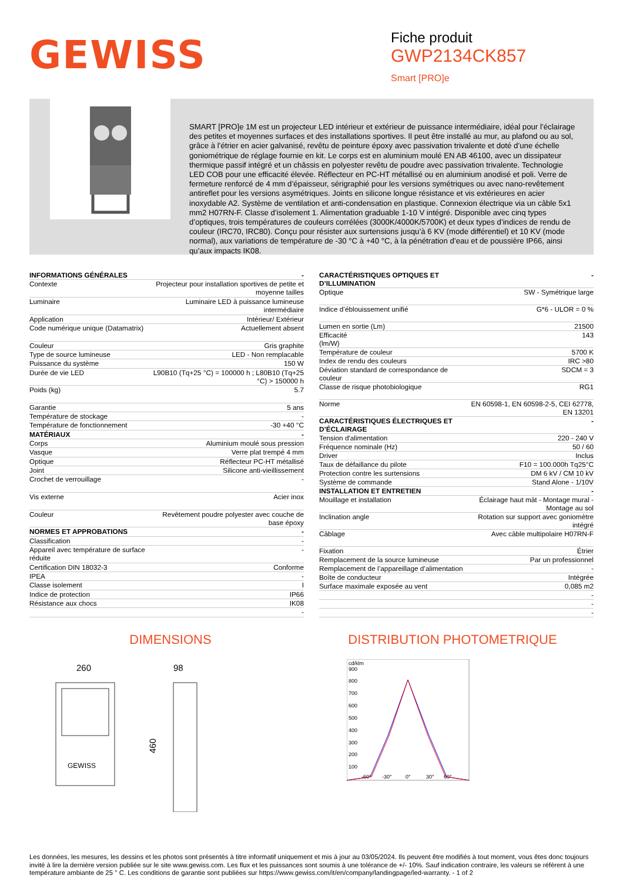GEWISS
Fiche produit
GWP2134CK857
Smart [PRO]e
SMART [PRO]e 1M est un projecteur LED intérieur et extérieur de puissance intermédiaire, idéal pour l’éclairage des petites et moyennes surfaces et des installations sportives. Il peut être installé au mur, au plafond ou au sol, grâce à l’étrier en acier galvanisé, revêtu de peinture époxy avec passivation trivalente et doté d’une échelle goniométrique de réglage fournie en kit. Le corps est en aluminium moulé EN AB 46100, avec un dissipateur thermique passif intégré et un châssis en polyester revêtu de poudre avec passivation trivalente. Technologie LED COB pour une efficacité élevée. Réflecteur en PC-HT métallisé ou en aluminium anodisé et poli. Verre de fermeture renforcé de 4 mm d’épaisseur, sérigraphié pour les versions symétriques ou avec nano-revêtement antireflet pour les versions asymétriques. Joints en silicone longue résistance et vis extérieures en acier inoxydable A2. Système de ventilation et anti-condensation en plastique. Connexion électrique via un câble 5x1 mm2 H07RN-F. Classe d’isolement 1. Alimentation graduable 1-10 V intégré. Disponible avec cinq types d’optiques, trois températures de couleurs corrélées (3000K/4000K/5700K) et deux types d’indices de rendu de couleur (IRC70, IRC80). Conçu pour résister aux surtensions jusqu’à 6 KV (mode différentiel) et 10 KV (mode normal), aux variations de température de -30 °C à +40 °C, à la pénétration d’eau et de poussière IP66, ainsi qu’aux impacts IK08.
| INFORMATIONS GÉNÉRALES | - |
| Contexte | Projecteur pour installation sportives de petite et moyenne tailles |
| Luminaire | Luminaire LED à puissance lumineuse intermédiaire |
| Application | Intérieur/ Extérieur |
| Code numérique unique (Datamatrix) | Actuellement absent |
| Couleur | Gris graphite |
| Type de source lumineuse | LED - Non remplacable |
| Puissance du système | 150 W |
| Durée de vie LED | L90B10 (Tq+25 °C) = 100000 h ; L80B10 (Tq+25 °C) > 150000 h |
| Poids (kg) | 5.7 |
| Garantie | 5 ans |
| Température de stockage | - |
| Température de fonctionnement | -30 +40 °C |
| MATÉRIAUX | - |
| Corps | Aluminium moulé sous pression |
| Vasque | Verre plat trempé 4 mm |
| Optique | Réflecteur PC-HT métallisé |
| Joint | Silicone anti-vieillissement |
| Crochet de verrouillage | - |
| Vis externe | Acier inox |
| Couleur | Revêtement poudre polyester avec couche de base époxy |
| NORMES ET APPROBATIONS | - |
| Classification | - |
| Appareil avec température de surface réduite | - |
| Certification DIN 18032-3 | Conforme |
| IPEA | - |
| Classe isolement | I |
| Indice de protection | IP66 |
| Résistance aux chocs | IK08 |
| | - |
| CARACTÉRISTIQUES OPTIQUES ET D’ILLUMINATION | - |
| Optique | SW - Symétrique large |
| Indice d’éblouissement unifié | G*6 - ULOR = 0 % |
| Lumen en sortie (Lm) | 21500 |
| Efficacité (lm/W) | 143 |
| Température de couleur | 5700 K |
| Index de rendu des couleurs | IRC >80 |
| Déviation standard de correspondance de couleur | SDCM = 3 |
| Classe de risque photobiologique | RG1 |
| Norme | EN 60598-1, EN 60598-2-5, CEI 62778, EN 13201 |
| CARACTÉRISTIQUES ÉLECTRIQUES ET D’ÉCLAIRAGE | - |
| Tension d'alimentation | 220 - 240 V |
| Fréquence nominale (Hz) | 50 / 60 |
| Driver | Inclus |
| Taux de défaillance du pilote | F10 = 100.000h Tq25°C |
| Protection contre les surtensions | DM 6 kV / CM 10 kV |
| Système de commande | Stand Alone - 1/10V |
| INSTALLATION ET ENTRETIEN | - |
| Mouillage et installation | Éclairage haut mât - Montage mural - Montage au sol |
| Inclination angle | Rotation sur support avec goniomètre intégré |
| Câblage | Avec câble multipolaire H07RN-F |
| Fixation | Étrier |
| Remplacement de la source lumineuse | Par un professionnel |
| Remplacement de l’appareillage d’alimentation | - |
| Boîte de conducteur | Intégrée |
| Surface maximale exposée au vent | 0,085 m2 |
| | - |
| | - |
| | - |
DIMENSIONS DISTRIBUTION PHOTOMETRIQUE
260
98
460
GEWISS
cd/klm
900
800
700
600
500
400
300
200
100
-60°
-30°
0°
30°
60°
Les données, les mesures, les dessins et les photos sont présentés à titre informatif uniquement et mis à jour au 03/05/2024. Ils peuvent être modifiés à tout moment, vous êtes donc toujours invité à lire la dernière version publiée sur le site www.gewiss.com. Les flux et les puissances sont soumis à une tolérance de +/- 10%. Sauf indication contraire, les valeurs se réfèrent à une température ambiante de 25 ° C. Les conditions de garantie sont publiées sur https://www.gewiss.com/it/en/company/landingpage/led-warranty. - 1 of 2